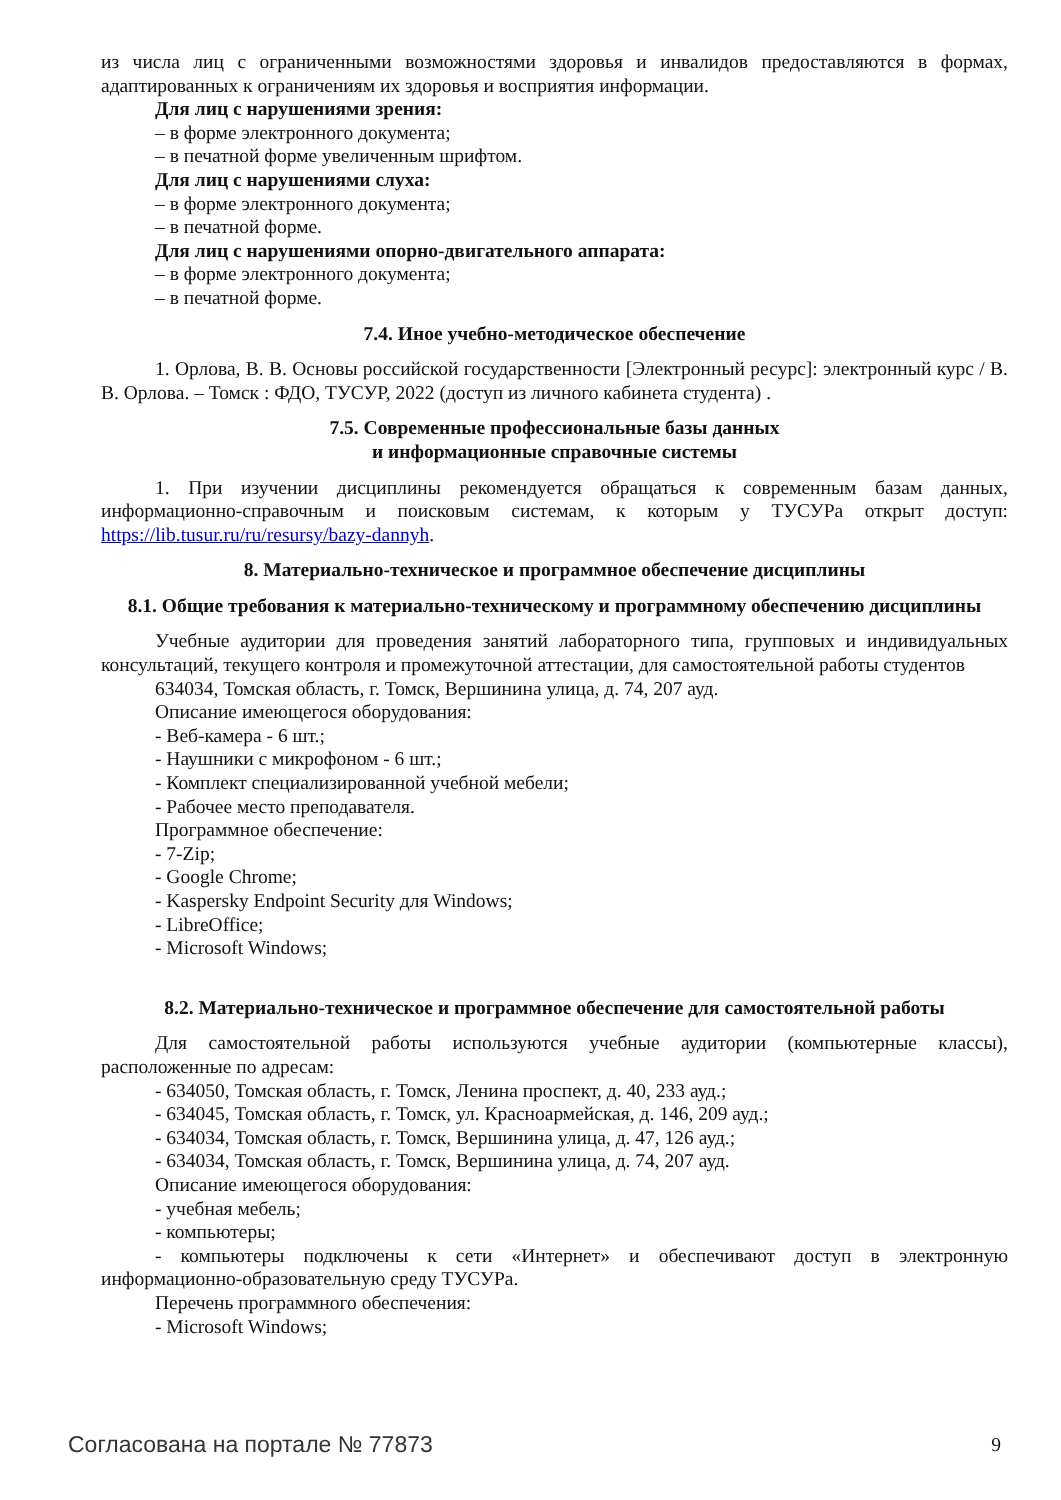из числа лиц с ограниченными возможностями здоровья и инвалидов предоставляются в формах, адаптированных к ограничениям их здоровья и восприятия информации.
Для лиц с нарушениями зрения:
– в форме электронного документа;
– в печатной форме увеличенным шрифтом.
Для лиц с нарушениями слуха:
– в форме электронного документа;
– в печатной форме.
Для лиц с нарушениями опорно-двигательного аппарата:
– в форме электронного документа;
– в печатной форме.
7.4. Иное учебно-методическое обеспечение
1. Орлова, В. В. Основы российской государственности [Электронный ресурс]: электронный курс / В. В. Орлова. – Томск : ФДО, ТУСУР, 2022 (доступ из личного кабинета студента) .
7.5. Современные профессиональные базы данных
и информационные справочные системы
1. При изучении дисциплины рекомендуется обращаться к современным базам данных, информационно-справочным и поисковым системам, к которым у ТУСУРа открыт доступ: https://lib.tusur.ru/ru/resursy/bazy-dannyh.
8. Материально-техническое и программное обеспечение дисциплины
8.1. Общие требования к материально-техническому и программному обеспечению дисциплины
Учебные аудитории для проведения занятий лабораторного типа, групповых и индивидуальных консультаций, текущего контроля и промежуточной аттестации, для самостоятельной работы студентов
634034, Томская область, г. Томск, Вершинина улица, д. 74, 207 ауд.
Описание имеющегося оборудования:
- Веб-камера - 6 шт.;
- Наушники с микрофоном - 6 шт.;
- Комплект специализированной учебной мебели;
- Рабочее место преподавателя.
Программное обеспечение:
- 7-Zip;
- Google Chrome;
- Kaspersky Endpoint Security для Windows;
- LibreOffice;
- Microsoft Windows;
8.2. Материально-техническое и программное обеспечение для самостоятельной работы
Для самостоятельной работы используются учебные аудитории (компьютерные классы), расположенные по адресам:
- 634050, Томская область, г. Томск, Ленина проспект, д. 40, 233 ауд.;
- 634045, Томская область, г. Томск, ул. Красноармейская, д. 146, 209 ауд.;
- 634034, Томская область, г. Томск, Вершинина улица, д. 47, 126 ауд.;
- 634034, Томская область, г. Томск, Вершинина улица, д. 74, 207 ауд.
Описание имеющегося оборудования:
- учебная мебель;
- компьютеры;
- компьютеры подключены к сети «Интернет» и обеспечивают доступ в электронную информационно-образовательную среду ТУСУРа.
Перечень программного обеспечения:
- Microsoft Windows;
Согласована на портале № 77873 9